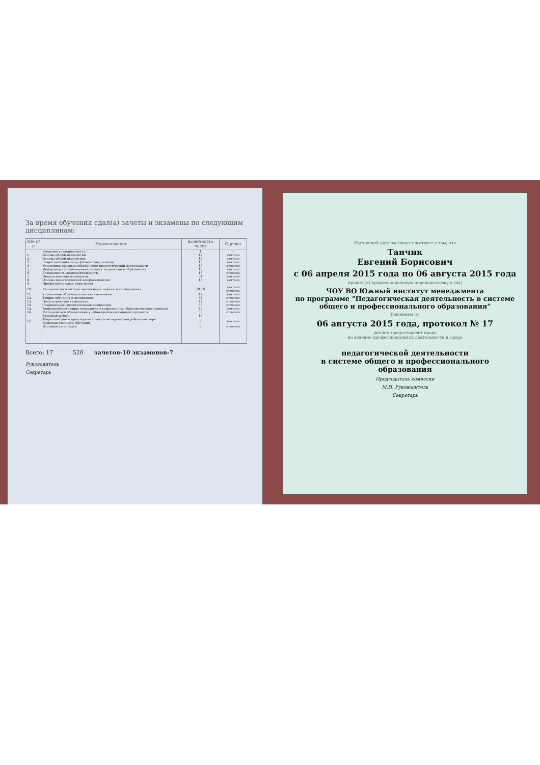За время обучения сдал(а) зачеты и экзамены по следующим дисциплинам:
| №№ п/п | Наименование | Количество часов | Оценка |
| --- | --- | --- | --- |
| | Введение в специальность | 4 | - |
| 1. | Основы общей психологии | 12 | зачтено |
| 2. | Основы общей педагогики | 12 | зачтено |
| 3. | Возрастная анатомия, физиология, гигиена | 10 | зачтено |
| 4. | Экономико-правовое обеспечение педагогической деятельности | 16 | отлично |
| 5. | Информационно-коммуникационные технологии в образовании | 16 | зачтено |
| 6. | Безопасность жизнедеятельности | 16 | отлично |
| 7. | Педагогическая психология | 34 | зачтено |
| 8. | Основы педагогической конфликтологии | 18 | зачтено |
| 9. | Профессиональная педагогика | | |
| 10. | Методология и методы организации научного исследования | 18 18 | зачтено отлично |
| 11. | Управление образовательными системами | 42 | зачтено |
| 12. | Теория обучения и воспитания | 44 | отлично |
| 13. | Педагогические технологии | 42 | отлично |
| 14. | Современные воспитательные технологии | 38 | отлично |
| 15. | Здоровьесберегающие технологии в современном образовательном процессе | 40 | зачтено |
| 16. | Методическое обеспечение учебно-производственного процесса | 58 | отлично |
| | Курсовая работа | 16 | - |
| 17. | Теоретические и прикладные аспекты методической работы мастера производственного обучения | 58 | зачтено |
| | Итоговая аттестация | 8 | отлично |
Всего: 17 520 зачетов-10 экзаменов-7
Руководитель
Секретарь
Настоящий диплом свидетельствует о том, что
Танчик
Евгений Борисович
с 06 апреля 2015 года по 06 августа 2015 года
прошел(а) профессиональную переподготовку в (на)
ЧОУ ВО Южный институт менеджмента
по программе "Педагогическая деятельность в системе общего и профессионального образования"
Решением от
06 августа 2015 года, протокол № 17
диплом предоставляет право
на ведение профессиональной деятельности в сфере
педагогической деятельности
в системе общего и профессионального
образования
Председатель комиссии
М.П. Руководитель
Секретарь